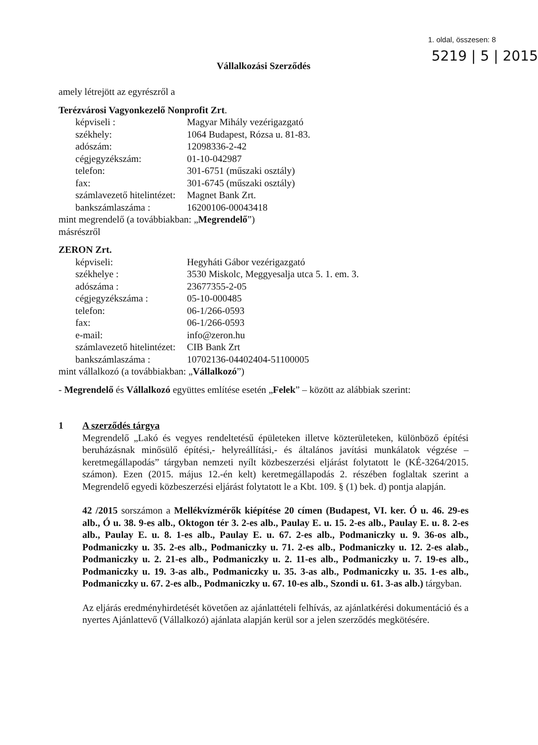1. oldal, összesen: 8
5219 | 5 | 2015
Vállalkozási Szerződés
amely létrejött az egyrészről a
Terézvárosi Vagyonkezelő Nonprofit Zrt.
képviseli : Magyar Mihály vezérigazgató székhely: 1064 Budapest, Rózsa u. 81-83. adószám: 12098336-2-42 cégjegyzékszám: 01-10-042987 telefon: 301-6751 (műszaki osztály) fax: 301-6745 (műszaki osztály) számlavezető hitelintézet: Magnet Bank Zrt. bankszámlaszáma : 16200106-00043418
mint megrendelő (a továbbiakban: „Megrendelő”)
másrészről
ZERON Zrt.
képviseli: Hegyháti Gábor vezérigazgató székhelye : 3530 Miskolc, Meggyesalja utca 5. 1. em. 3. adószáma : 23677355-2-05 cégjegyzékszáma : 05-10-000485 telefon: 06-1/266-0593 fax: 06-1/266-0593 e-mail: info@zeron.hu számlavezető hitelintézet: CIB Bank Zrt bankszámlaszáma : 10702136-04402404-51100005
mint vállalkozó (a továbbiakban: „Vállalkozó”)
- Megrendelő és Vállalkozó együttes említése esetén „Felek” – között az alábbiak szerint:
1 A szerződés tárgya
Megrendelő „Lakó és vegyes rendeltetésű épületeken illetve közterületeken, különböző építési beruházásnak minősülő építési,- helyreállítási,- és általános javítási munkálatok végzése –keretmegállapodás” tárgyban nemzeti nyílt közbeszerzési eljárást folytatott le (KÉ-3264/2015. számon). Ezen (2015. május 12.-én kelt) keretmegállapodás 2. részében foglaltak szerint a Megrendelő egyedi közbeszerzési eljárást folytatott le a Kbt. 109. § (1) bek. d) pontja alapján.
42 /2015 sorszámon a Mellékvízmérők kiépítése 20 címen (Budapest, VI. ker. Ó u. 46. 29-es alb., Ó u. 38. 9-es alb., Oktogon tér 3. 2-es alb., Paulay E. u. 15. 2-es alb., Paulay E. u. 8. 2-es alb., Paulay E. u. 8. 1-es alb., Paulay E. u. 67. 2-es alb., Podmaniczky u. 9. 36-os alb., Podmaniczky u. 35. 2-es alb., Podmaniczky u. 71. 2-es alb., Podmaniczky u. 12. 2-es alab., Podmaniczky u. 2. 21-es alb., Podmaniczky u. 2. 11-es alb., Podmaniczky u. 7. 19-es alb., Podmaniczky u. 19. 3-as alb., Podmaniczky u. 35. 3-as alb., Podmaniczky u. 35. 1-es alb., Podmaniczky u. 67. 2-es alb., Podmaniczky u. 67. 10-es alb., Szondi u. 61. 3-as alb.) tárgyban.
Az eljárás eredményhirdetését követően az ajánlattételi felhívás, az ajánlatkérési dokumentáció és a nyertes Ajánlattevő (Vállalkozó) ajánlata alapján kerül sor a jelen szerződés megkötésére.